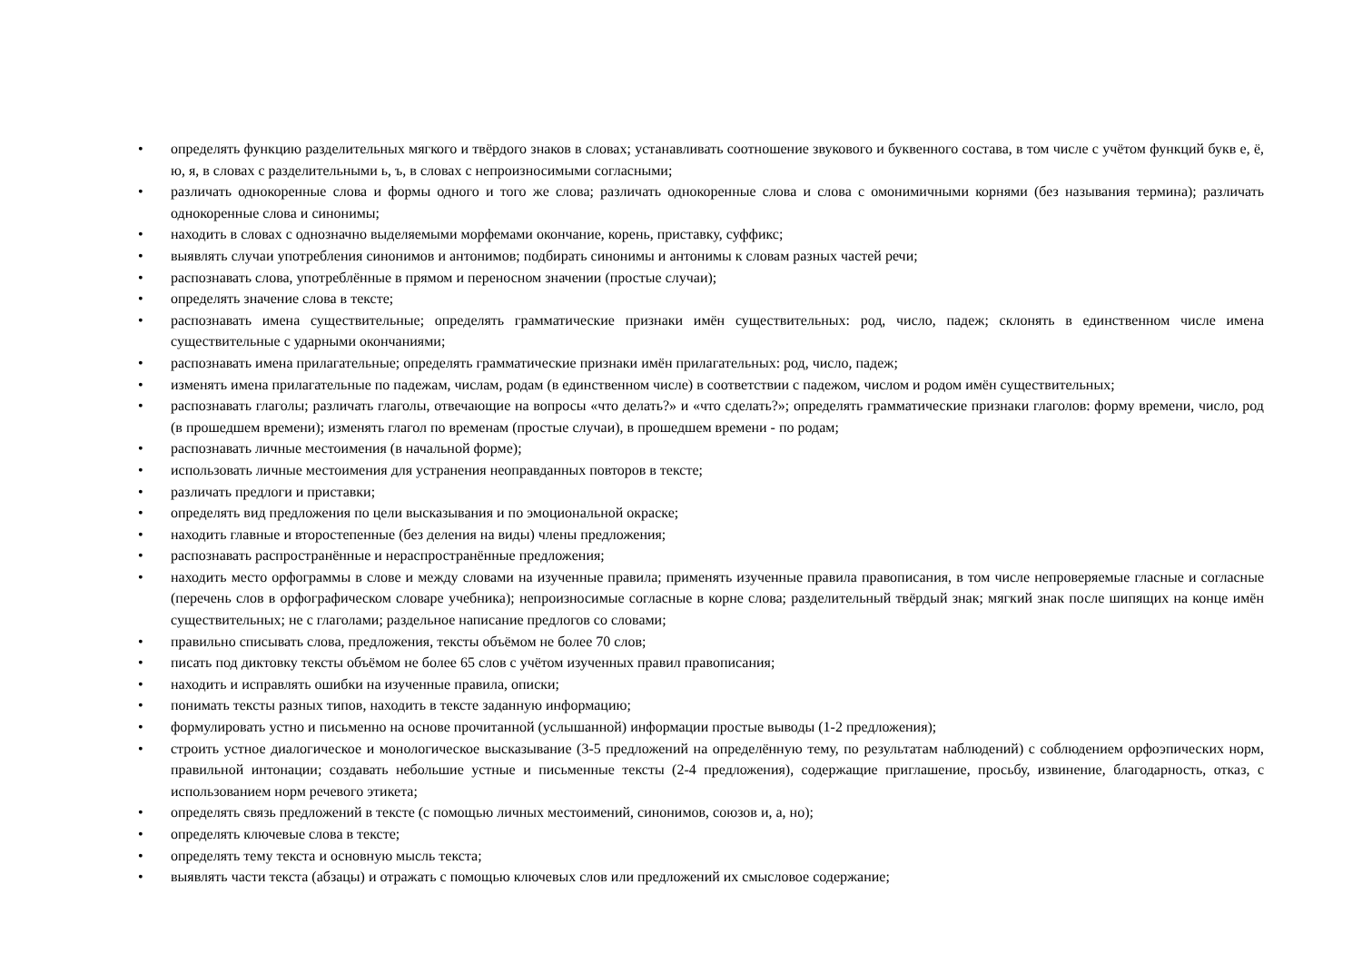• определять функцию разделительных мягкого и твёрдого знаков в словах; устанавливать соотношение звукового и буквенного состава, в том числе с учётом функций букв е, ё, ю, я, в словах с разделительными ь, ъ, в словах с непроизносимыми согласными;
• различать однокоренные слова и формы одного и того же слова; различать однокоренные слова и слова с омонимичными корнями (без называния термина); различать однокоренные слова и синонимы;
• находить в словах с однозначно выделяемыми морфемами окончание, корень, приставку, суффикс;
• выявлять случаи употребления синонимов и антонимов; подбирать синонимы и антонимы к словам разных частей речи;
• распознавать слова, употреблённые в прямом и переносном значении (простые случаи);
• определять значение слова в тексте;
• распознавать имена существительные; определять грамматические признаки имён существительных: род, число, падеж; склонять в единственном числе имена существительные с ударными окончаниями;
• распознавать имена прилагательные; определять грамматические признаки имён прилагательных: род, число, падеж;
• изменять имена прилагательные по падежам, числам, родам (в единственном числе) в соответствии с падежом, числом и родом имён существительных;
• распознавать глаголы; различать глаголы, отвечающие на вопросы «что делать?» и «что сделать?»; определять грамматические признаки глаголов: форму времени, число, род (в прошедшем времени); изменять глагол по временам (простые случаи), в прошедшем времени - по родам;
• распознавать личные местоимения (в начальной форме);
• использовать личные местоимения для устранения неоправданных повторов в тексте;
• различать предлоги и приставки;
• определять вид предложения по цели высказывания и по эмоциональной окраске;
• находить главные и второстепенные (без деления на виды) члены предложения;
• распознавать распространённые и нераспространённые предложения;
• находить место орфограммы в слове и между словами на изученные правила; применять изученные правила правописания, в том числе непроверяемые гласные и согласные (перечень слов в орфографическом словаре учебника); непроизносимые согласные в корне слова; разделительный твёрдый знак; мягкий знак после шипящих на конце имён существительных; не с глаголами; раздельное написание предлогов со словами;
• правильно списывать слова, предложения, тексты объёмом не более 70 слов;
• писать под диктовку тексты объёмом не более 65 слов с учётом изученных правил правописания;
• находить и исправлять ошибки на изученные правила, описки;
• понимать тексты разных типов, находить в тексте заданную информацию;
• формулировать устно и письменно на основе прочитанной (услышанной) информации простые выводы (1-2 предложения);
• строить устное диалогическое и монологическое высказывание (3-5 предложений на определённую тему, по результатам наблюдений) с соблюдением орфоэпических норм, правильной интонации; создавать небольшие устные и письменные тексты (2-4 предложения), содержащие приглашение, просьбу, извинение, благодарность, отказ, с использованием норм речевого этикета;
• определять связь предложений в тексте (с помощью личных местоимений, синонимов, союзов и, а, но);
• определять ключевые слова в тексте;
• определять тему текста и основную мысль текста;
• выявлять части текста (абзацы) и отражать с помощью ключевых слов или предложений их смысловое содержание;